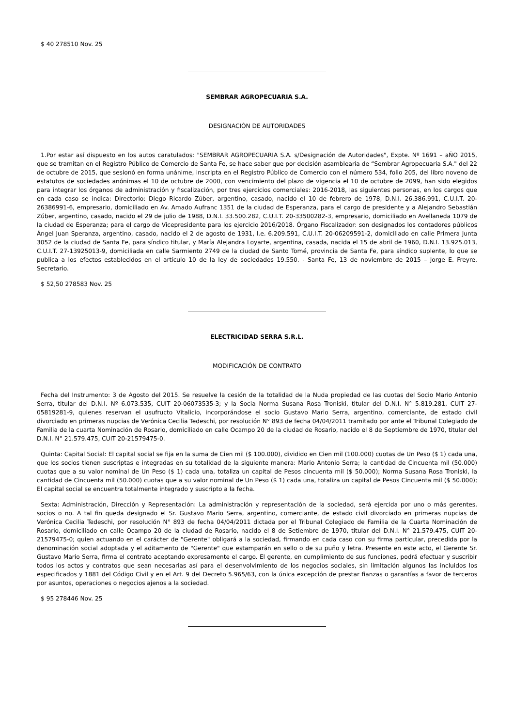$ 40 278510 Nov. 25
SEMBRAR AGROPECUARIA S.A.
DESIGNACIÓN DE AUTORIDADES
1.Por estar así dispuesto en los autos caratulados: "SEMBRAR AGROPECUARIA S.A. s/Designación de Autoridades", Expte. Nº 1691 – aÑO 2015, que se tramitan en el Registro Público de Comercio de Santa Fe, se hace saber que por decisión asamblearia de “Sembrar Agropecuaria S.A." del 22 de octubre de 2015, que sesionó en forma unánime, inscripta en el Registro Público de Comercio con el número 534, folio 205, del libro noveno de estatutos de sociedades anónimas el 10 de octubre de 2000, con vencimiento del plazo de vigencia el 10 de octubre de 2099, han sido elegidos para integrar los órganos de administración y fiscalización, por tres ejercicios comerciales: 2016-2018, las siguientes personas, en los cargos que en cada caso se indica: Directorio: Diego Ricardo Zúber, argentino, casado, nacido el 10 de febrero de 1978, D.N.I. 26.386.991, C.U.I.T. 20-26386991-6, empresario, domiciliado en Av. Amado Aufranc 1351 de la ciudad de Esperanza, para el cargo de presidente y a Alejandro Sebastián Zúber, argentino, casado, nacido el 29 de julio de 1988, D.N.I. 33.500.282, C.U.I.T. 20-33500282-3, empresario, domiciliado en Avellaneda 1079 de la ciudad de Esperanza; para el cargo de Vicepresidente para los ejercicio 2016/2018. Órgano Fiscalizador: son designados los contadores públicos Ángel Juan Speranza, argentino, casado, nacido el 2 de agosto de 1931, l.e. 6.209.591, C.U.I.T. 20-06209591-2, domiciliado en calle Primera Junta 3052 de la ciudad de Santa Fe, para síndico titular, y María Alejandra Loyarte, argentina, casada, nacida el 15 de abril de 1960, D.N.I. 13.925.013, C.U.I.T. 27-13925013-9, domiciliada en calle Sarmiento 2749 de la ciudad de Santo Tomé, provincia de Santa Fe, para síndico suplente, lo que se publica a los efectos establecidos en el artículo 10 de la ley de sociedades 19.550. - Santa Fe, 13 de noviembre de 2015 – Jorge E. Freyre, Secretario.
$ 52,50 278583 Nov. 25
ELECTRICIDAD SERRA S.R.L.
MODIFICACIÓN DE CONTRATO
Fecha del Instrumento: 3 de Agosto del 2015. Se resuelve la cesión de la totalidad de la Nuda propiedad de las cuotas del Socio Mario Antonio Serra, titular del D.N.I. Nº 6.073.535, CUIT 20-06073535-3; y la Socia Norma Susana Rosa Troniski, titular del D.N.I. N° 5.819.281, CUIT 27-05819281-9, quienes reservan el usufructo Vitalicio, incorporándose el socio Gustavo Mario Serra, argentino, comerciante, de estado civil divorciado en primeras nupcias de Verónica Cecilia Tedeschi, por resolución N° 893 de fecha 04/04/2011 tramitado por ante el Tribunal Colegiado de Familia de la cuarta Nominación de Rosario, domiciliado en calle Ocampo 20 de la ciudad de Rosario, nacido el 8 de Septiembre de 1970, titular del D.N.I. N° 21.579.475, CUIT 20-21579475-0.
Quinta: Capital Social: El capital social se fija en la suma de Cien mil ($ 100.000), dividido en Cien mil (100.000) cuotas de Un Peso ($ 1) cada una, que los socios tienen suscriptas e integradas en su totalidad de la siguiente manera: Mario Antonio Serra; la cantidad de Cincuenta mil (50.000) cuotas que a su valor nominal de Un Peso ($ 1) cada una, totaliza un capital de Pesos cincuenta mil ($ 50.000); Norma Susana Rosa Troniski, la cantidad de Cincuenta mil (50.000) cuotas que a su valor nominal de Un Peso ($ 1) cada una, totaliza un capital de Pesos Cincuenta mil ($ 50.000); El capital social se encuentra totalmente integrado y suscripto a la fecha.
Sexta: Administración, Dirección y Representación: La administración y representación de la sociedad, será ejercida por uno o más gerentes, socios o no. A tal fin queda designado el Sr. Gustavo Mario Serra, argentino, comerciante, de estado civil divorciado en primeras nupcias de Verónica Cecilia Tedeschi, por resolución N° 893 de fecha 04/04/2011 dictada por el Tribunal Colegiado de Familia de la Cuarta Nominación de Rosario, domiciliado en calle Ocampo 20 de la ciudad de Rosario, nacido el 8 de Setiembre de 1970, titular del D.N.I. N° 21.579.475, CUIT 20-21579475-0; quien actuando en el carácter de "Gerente" obligará a la sociedad, firmando en cada caso con su firma particular, precedida por la denominación social adoptada y el aditamento de "Gerente" que estamparán en sello o de su puño y letra. Presente en este acto, el Gerente Sr. Gustavo Mario Serra, firma el contrato aceptando expresamente el cargo. El gerente, en cumplimiento de sus funciones, podrá efectuar y suscribir todos los actos y contratos que sean necesarias así para el desenvolvimiento de los negocios sociales, sin limitación algunos las incluidos los especificados y 1881 del Código Civil y en el Art. 9 del Decreto 5.965/63, con la única excepción de prestar fianzas o garantías a favor de terceros por asuntos, operaciones o negocios ajenos a la sociedad.
$ 95 278446 Nov. 25